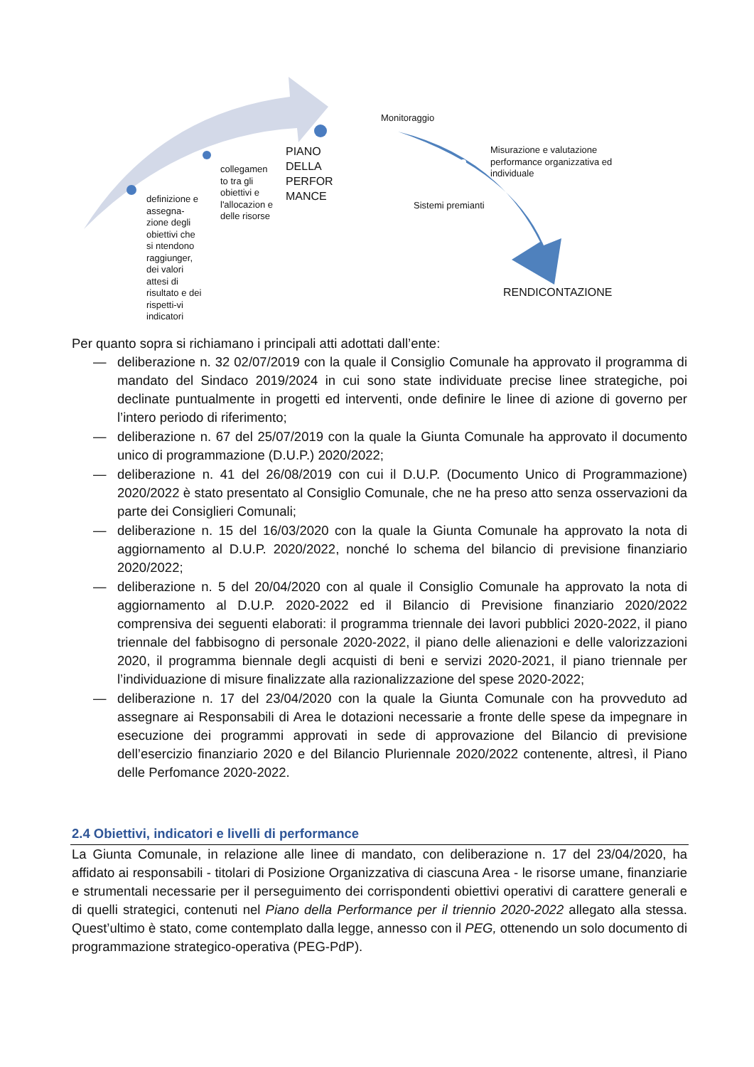definizione e assegna-zione degli obiettivi che si ntendono raggiunger, dei valori attesi di risultato e dei rispetti-vi indicatori
collegamen to tra gli obiettivi e l'allocazion e delle risorse
PIANO DELLA PERFOR MANCE
Monitoraggio
Misurazione e valutazione performance organizzativa ed individuale
Sistemi premianti
RENDICONTAZIONE
Per quanto sopra si richiamano i principali atti adottati dall’ente:
— deliberazione n. 32 02/07/2019 con la quale il Consiglio Comunale ha approvato il programma di mandato del Sindaco 2019/2024 in cui sono state individuate precise linee strategiche, poi declinate puntualmente in progetti ed interventi, onde definire le linee di azione di governo per l’intero periodo di riferimento;
— deliberazione n. 67 del 25/07/2019 con la quale la Giunta Comunale ha approvato il documento unico di programmazione (D.U.P.) 2020/2022;
— deliberazione n. 41 del 26/08/2019 con cui il D.U.P. (Documento Unico di Programmazione) 2020/2022 è stato presentato al Consiglio Comunale, che ne ha preso atto senza osservazioni da parte dei Consiglieri Comunali;
— deliberazione n. 15 del 16/03/2020 con la quale la Giunta Comunale ha approvato la nota di aggiornamento al D.U.P. 2020/2022, nonché lo schema del bilancio di previsione finanziario 2020/2022;
— deliberazione n. 5 del 20/04/2020 con al quale il Consiglio Comunale ha approvato la nota di aggiornamento al D.U.P. 2020-2022 ed il Bilancio di Previsione finanziario 2020/2022 comprensiva dei seguenti elaborati: il programma triennale dei lavori pubblici 2020-2022, il piano triennale del fabbisogno di personale 2020-2022, il piano delle alienazioni e delle valorizzazioni 2020, il programma biennale degli acquisti di beni e servizi 2020-2021, il piano triennale per l’individuazione di misure finalizzate alla razionalizzazione del spese 2020-2022;
— deliberazione n. 17 del 23/04/2020 con la quale la Giunta Comunale con ha provveduto ad assegnare ai Responsabili di Area le dotazioni necessarie a fronte delle spese da impegnare in esecuzione dei programmi approvati in sede di approvazione del Bilancio di previsione dell’esercizio finanziario 2020 e del Bilancio Pluriennale 2020/2022 contenente, altresì, il Piano delle Perfomance 2020-2022.
2.4 Obiettivi, indicatori e livelli di performance
La Giunta Comunale, in relazione alle linee di mandato, con deliberazione n. 17 del 23/04/2020, ha affidato ai responsabili - titolari di Posizione Organizzativa di ciascuna Area - le risorse umane, finanziarie e strumentali necessarie per il perseguimento dei corrispondenti obiettivi operativi di carattere generali e di quelli strategici, contenuti nel Piano della Performance per il triennio 2020-2022 allegato alla stessa. Quest’ultimo è stato, come contemplato dalla legge, annesso con il PEG, ottenendo un solo documento di programmazione strategico-operativa (PEG-PdP).